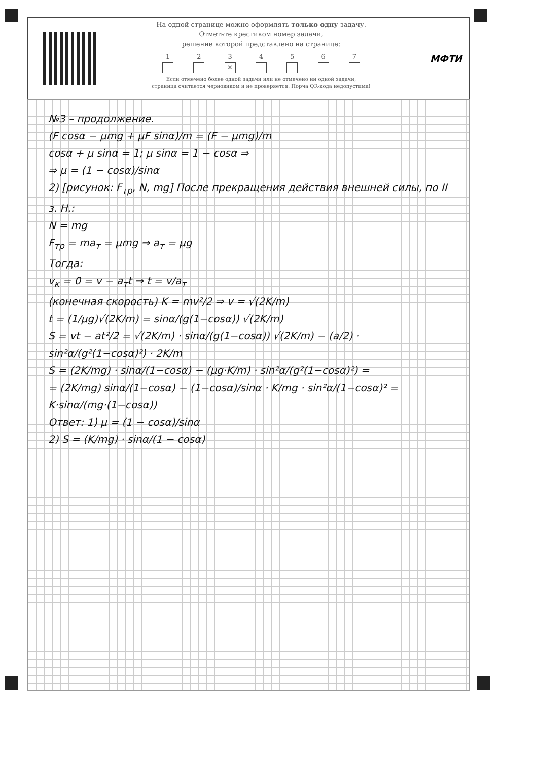На одной странице можно оформлять только одну задачу.
Отметьте крестиком номер задачи,
решение которой представлено на странице:
1 2 3
✕
4 5 6 7
Если отмечено более одной задачи или не отмечено ни одной задачи,
страница считается черновиком и не проверяется. Порча QR-кода недопустима!
МФТИ
№3 – продолжение.
(F cosα − μmg + μF sinα)/m = (F − μmg)/m
cosα + μ sinα = 1; μ sinα = 1 − cosα ⇒
⇒ μ = (1 − cosα)/sinα
2) [рисунок: F<sub>тр</sub>, N, mg] После прекращения действия внешней силы, по II з. Н.:
N = mg
F<sub>тр</sub> = ma<sub>т</sub> = μmg ⇒ a<sub>т</sub> = μg
Тогда:
v<sub>к</sub> = 0 = v − a<sub>т</sub>t ⇒ t = v/a<sub>т</sub>
(конечная скорость) K = mv²/2 ⇒ v = √(2K/m)
t = (1/μg)√(2K/m) = sinα/(g(1−cosα)) √(2K/m)
S = vt − at²/2 = √(2K/m) · sinα/(g(1−cosα)) √(2K/m) − (a/2) · sin²α/(g²(1−cosα)²) · 2K/m
S = (2K/mg) · sinα/(1−cosα) − (μg·K/m) · sin²α/(g²(1−cosα)²) =
= (2K/mg) sinα/(1−cosα) − (1−cosα)/sinα · K/mg · sin²α/(1−cosα)² = K·sinα/(mg·(1−cosα))
Ответ: 1) μ = (1 − cosα)/sinα
2) S = (K/mg) · sinα/(1 − cosα)